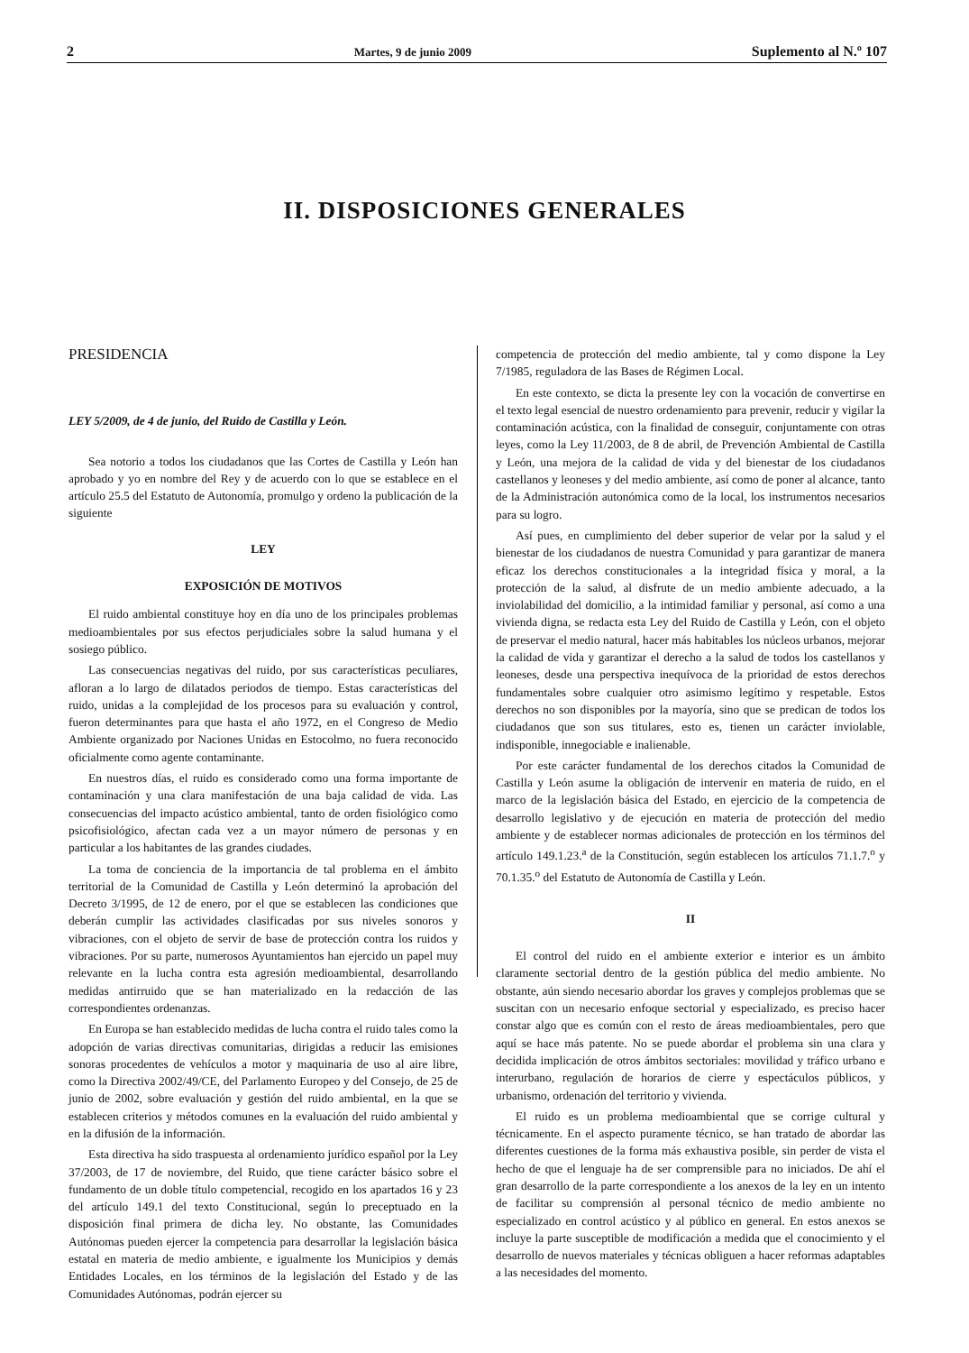2 Martes, 9 de junio 2009 Suplemento al N.º 107
II. DISPOSICIONES GENERALES
PRESIDENCIA
LEY 5/2009, de 4 de junio, del Ruido de Castilla y León.
Sea notorio a todos los ciudadanos que las Cortes de Castilla y León han aprobado y yo en nombre del Rey y de acuerdo con lo que se establece en el artículo 25.5 del Estatuto de Autonomía, promulgo y ordeno la publicación de la siguiente
LEY
EXPOSICIÓN DE MOTIVOS
El ruido ambiental constituye hoy en día uno de los principales problemas medioambientales por sus efectos perjudiciales sobre la salud humana y el sosiego público.
Las consecuencias negativas del ruido, por sus características peculiares, afloran a lo largo de dilatados periodos de tiempo. Estas características del ruido, unidas a la complejidad de los procesos para su evaluación y control, fueron determinantes para que hasta el año 1972, en el Congreso de Medio Ambiente organizado por Naciones Unidas en Estocolmo, no fuera reconocido oficialmente como agente contaminante.
En nuestros días, el ruido es considerado como una forma importante de contaminación y una clara manifestación de una baja calidad de vida. Las consecuencias del impacto acústico ambiental, tanto de orden fisiológico como psicofisiológico, afectan cada vez a un mayor número de personas y en particular a los habitantes de las grandes ciudades.
La toma de conciencia de la importancia de tal problema en el ámbito territorial de la Comunidad de Castilla y León determinó la aprobación del Decreto 3/1995, de 12 de enero, por el que se establecen las condiciones que deberán cumplir las actividades clasificadas por sus niveles sonoros y vibraciones, con el objeto de servir de base de protección contra los ruidos y vibraciones. Por su parte, numerosos Ayuntamientos han ejercido un papel muy relevante en la lucha contra esta agresión medioambiental, desarrollando medidas antirruido que se han materializado en la redacción de las correspondientes ordenanzas.
En Europa se han establecido medidas de lucha contra el ruido tales como la adopción de varias directivas comunitarias, dirigidas a reducir las emisiones sonoras procedentes de vehículos a motor y maquinaria de uso al aire libre, como la Directiva 2002/49/CE, del Parlamento Europeo y del Consejo, de 25 de junio de 2002, sobre evaluación y gestión del ruido ambiental, en la que se establecen criterios y métodos comunes en la evaluación del ruido ambiental y en la difusión de la información.
Esta directiva ha sido traspuesta al ordenamiento jurídico español por la Ley 37/2003, de 17 de noviembre, del Ruido, que tiene carácter básico sobre el fundamento de un doble título competencial, recogido en los apartados 16 y 23 del artículo 149.1 del texto Constitucional, según lo preceptuado en la disposición final primera de dicha ley. No obstante, las Comunidades Autónomas pueden ejercer la competencia para desarrollar la legislación básica estatal en materia de medio ambiente, e igualmente los Municipios y demás Entidades Locales, en los términos de la legislación del Estado y de las Comunidades Autónomas, podrán ejercer su
competencia de protección del medio ambiente, tal y como dispone la Ley 7/1985, reguladora de las Bases de Régimen Local.
En este contexto, se dicta la presente ley con la vocación de convertirse en el texto legal esencial de nuestro ordenamiento para prevenir, reducir y vigilar la contaminación acústica, con la finalidad de conseguir, conjuntamente con otras leyes, como la Ley 11/2003, de 8 de abril, de Prevención Ambiental de Castilla y León, una mejora de la calidad de vida y del bienestar de los ciudadanos castellanos y leoneses y del medio ambiente, así como de poner al alcance, tanto de la Administración autonómica como de la local, los instrumentos necesarios para su logro.
Así pues, en cumplimiento del deber superior de velar por la salud y el bienestar de los ciudadanos de nuestra Comunidad y para garantizar de manera eficaz los derechos constitucionales a la integridad física y moral, a la protección de la salud, al disfrute de un medio ambiente adecuado, a la inviolabilidad del domicilio, a la intimidad familiar y personal, así como a una vivienda digna, se redacta esta Ley del Ruido de Castilla y León, con el objeto de preservar el medio natural, hacer más habitables los núcleos urbanos, mejorar la calidad de vida y garantizar el derecho a la salud de todos los castellanos y leoneses, desde una perspectiva inequívoca de la prioridad de estos derechos fundamentales sobre cualquier otro asimismo legítimo y respetable. Estos derechos no son disponibles por la mayoría, sino que se predican de todos los ciudadanos que son sus titulares, esto es, tienen un carácter inviolable, indisponible, innegociable e inalienable.
Por este carácter fundamental de los derechos citados la Comunidad de Castilla y León asume la obligación de intervenir en materia de ruido, en el marco de la legislación básica del Estado, en ejercicio de la competencia de desarrollo legislativo y de ejecución en materia de protección del medio ambiente y de establecer normas adicionales de protección en los términos del artículo 149.1.23.<sup>a</sup> de la Constitución, según establecen los artículos 71.1.7.<sup>o</sup> y 70.1.35.<sup>o</sup> del Estatuto de Autonomía de Castilla y León.
II
El control del ruido en el ambiente exterior e interior es un ámbito claramente sectorial dentro de la gestión pública del medio ambiente. No obstante, aún siendo necesario abordar los graves y complejos problemas que se suscitan con un necesario enfoque sectorial y especializado, es preciso hacer constar algo que es común con el resto de áreas medioambientales, pero que aquí se hace más patente. No se puede abordar el problema sin una clara y decidida implicación de otros ámbitos sectoriales: movilidad y tráfico urbano e interurbano, regulación de horarios de cierre y espectáculos públicos, y urbanismo, ordenación del territorio y vivienda.
El ruido es un problema medioambiental que se corrige cultural y técnicamente. En el aspecto puramente técnico, se han tratado de abordar las diferentes cuestiones de la forma más exhaustiva posible, sin perder de vista el hecho de que el lenguaje ha de ser comprensible para no iniciados. De ahí el gran desarrollo de la parte correspondiente a los anexos de la ley en un intento de facilitar su comprensión al personal técnico de medio ambiente no especializado en control acústico y al público en general. En estos anexos se incluye la parte susceptible de modificación a medida que el conocimiento y el desarrollo de nuevos materiales y técnicas obliguen a hacer reformas adaptables a las necesidades del momento.